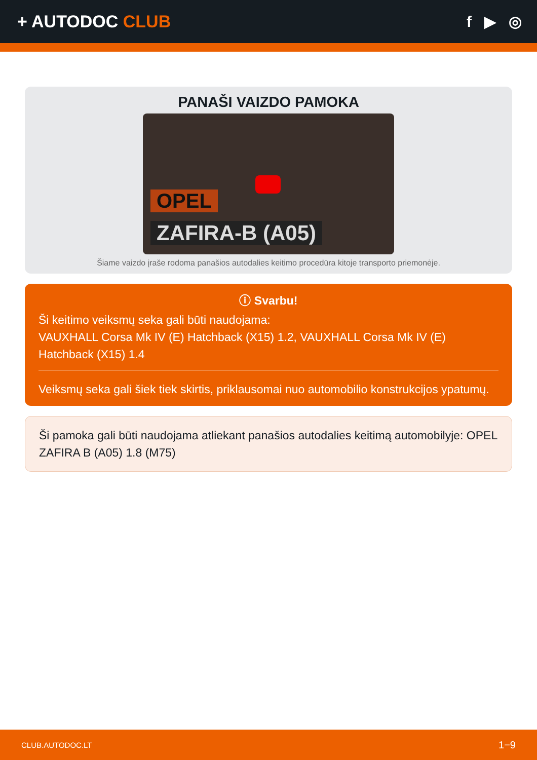+ AUTODOC CLUB f ▶ ◎
PANAŠI VAIZDO PAMOKA
OPEL
ZAFIRA-B (A05)
Šiame vaizdo įraše rodoma panašios autodalies keitimo procedūra kitoje transporto priemonėje.
ⓘ Svarbu!
Ši keitimo veiksmų seka gali būti naudojama:
VAUXHALL Corsa Mk IV (E) Hatchback (X15) 1.2, VAUXHALL Corsa Mk IV (E) Hatchback (X15) 1.4
Veiksmų seka gali šiek tiek skirtis, priklausomai nuo automobilio konstrukcijos ypatumų.
Ši pamoka gali būti naudojama atliekant panašios autodalies keitimą automobilyje: OPEL ZAFIRA B (A05) 1.8 (M75)
CLUB.AUTODOC.LT 1−9